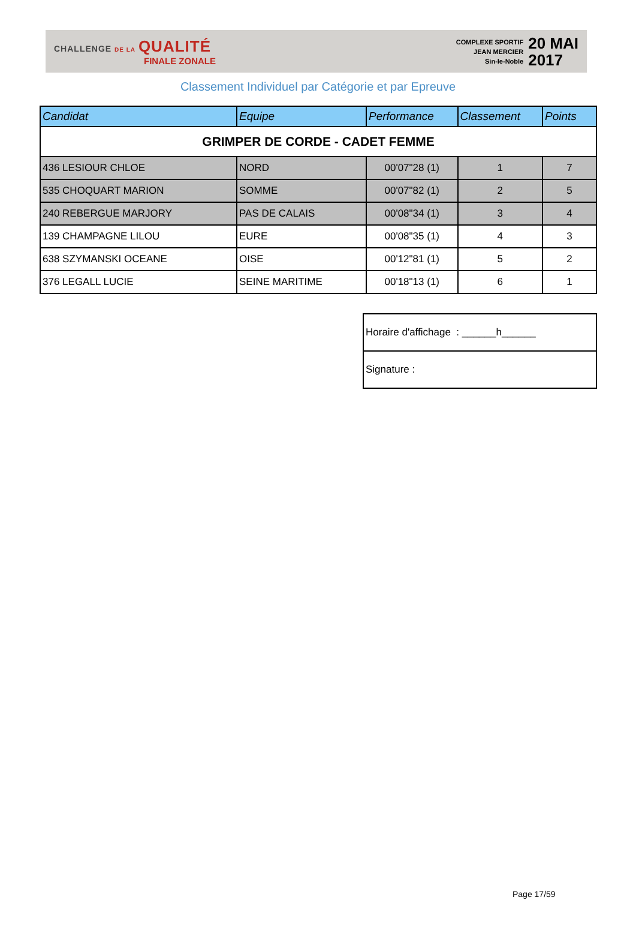CHALLENGE DE LA QUALITÉ
FINALE ZONALE
COMPLEXE SPORTIF
JEAN MERCIER
Sin-le-Noble
20 MAI
2017
Classement Individuel par Catégorie et par Epreuve
| Candidat | Equipe | Performance | Classement | Points |
| --- | --- | --- | --- | --- |
| GRIMPER DE CORDE - CADET FEMME | | | | |
| 436 LESIOUR CHLOE | NORD | 00'07"28 (1) | 1 | 7 |
| 535 CHOQUART MARION | SOMME | 00'07"82 (1) | 2 | 5 |
| 240 REBERGUE MARJORY | PAS DE CALAIS | 00'08"34 (1) | 3 | 4 |
| 139 CHAMPAGNE LILOU | EURE | 00'08"35 (1) | 4 | 3 |
| 638 SZYMANSKI OCEANE | OISE | 00'12"81 (1) | 5 | 2 |
| 376 LEGALL LUCIE | SEINE MARITIME | 00'18"13 (1) | 6 | 1 |
| Horaire d'affichage : ______h______ |
| Signature : |
Page 17/59